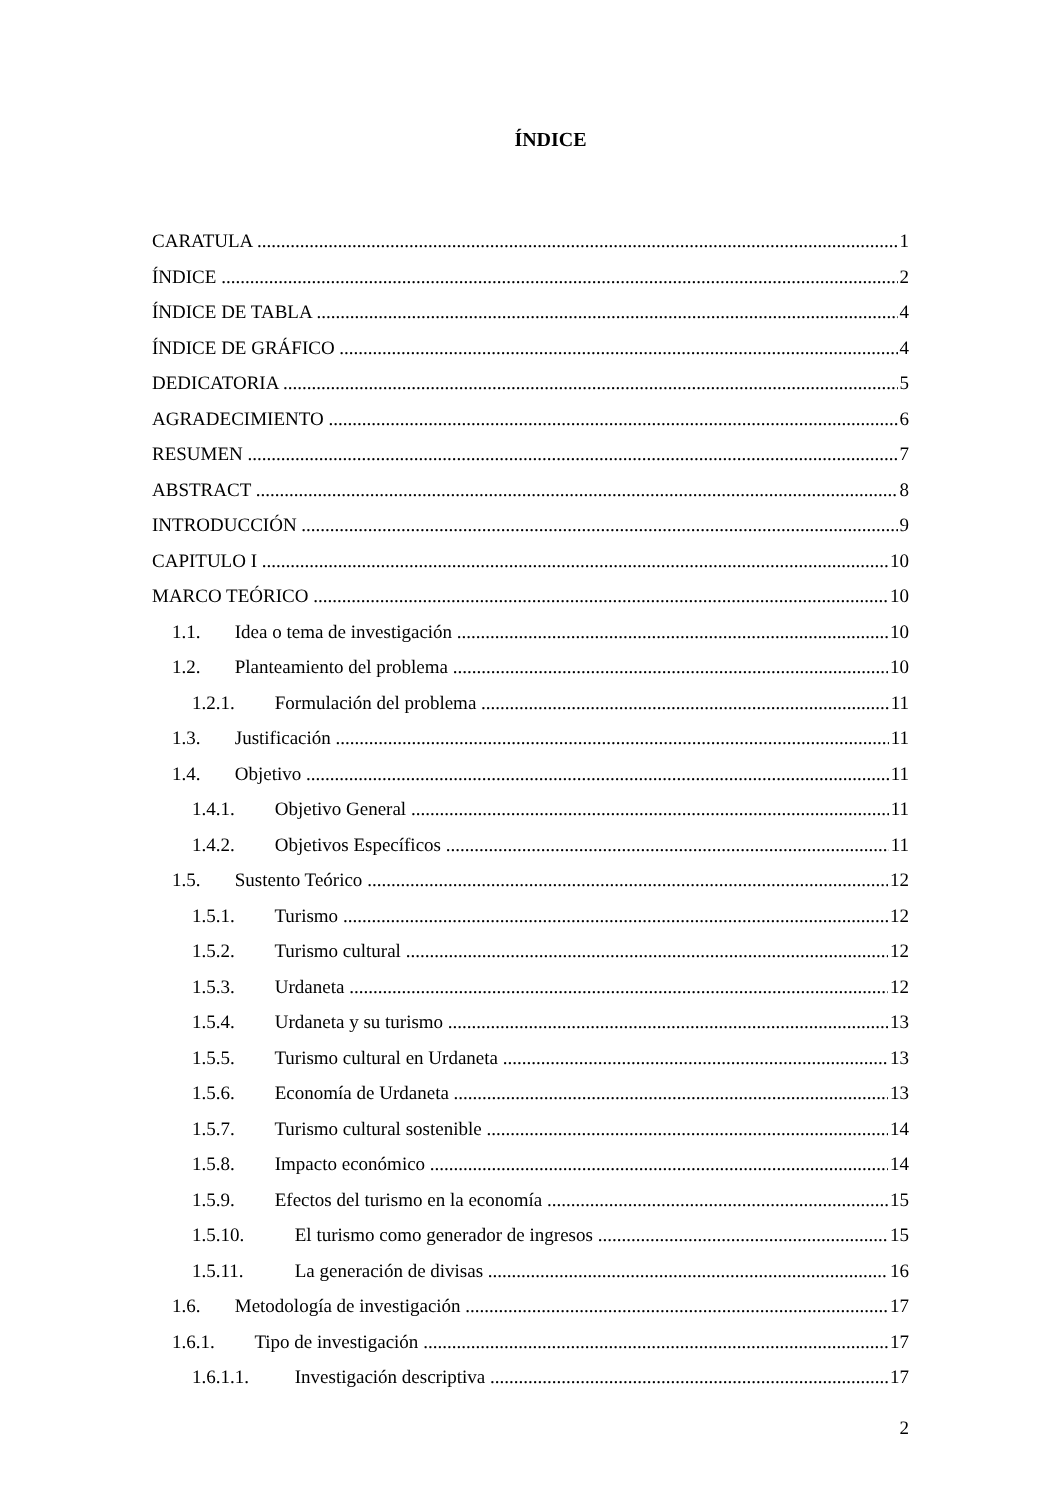ÍNDICE
CARATULA 1
ÍNDICE 2
ÍNDICE DE TABLA 4
ÍNDICE DE GRÁFICO 4
DEDICATORIA 5
AGRADECIMIENTO 6
RESUMEN 7
ABSTRACT 8
INTRODUCCIÓN 9
CAPITULO I 10
MARCO TEÓRICO 10
1.1. Idea o tema de investigación 10
1.2. Planteamiento del problema 10
1.2.1. Formulación del problema 11
1.3. Justificación 11
1.4. Objetivo 11
1.4.1. Objetivo General 11
1.4.2. Objetivos Específicos 11
1.5. Sustento Teórico 12
1.5.1. Turismo 12
1.5.2. Turismo cultural 12
1.5.3. Urdaneta 12
1.5.4. Urdaneta y su turismo 13
1.5.5. Turismo cultural en Urdaneta 13
1.5.6. Economía de Urdaneta 13
1.5.7. Turismo cultural sostenible 14
1.5.8. Impacto económico 14
1.5.9. Efectos del turismo en la economía 15
1.5.10. El turismo como generador de ingresos 15
1.5.11. La generación de divisas 16
1.6. Metodología de investigación 17
1.6.1. Tipo de investigación 17
1.6.1.1. Investigación descriptiva 17
2